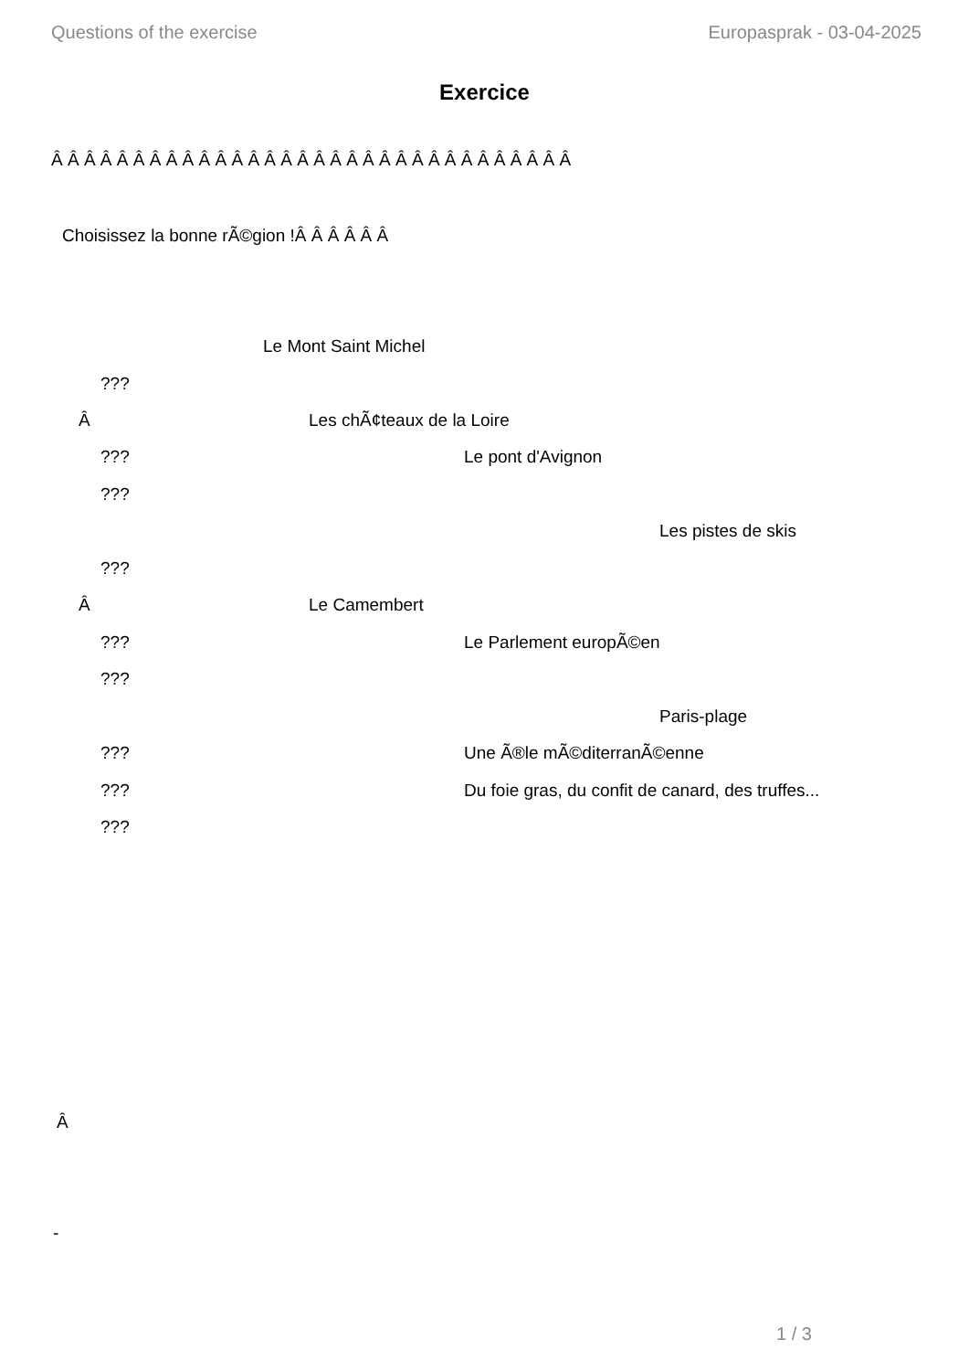Questions of the exercise Europasprak - 03-04-2025
Exercice
Â Â Â Â Â Â Â Â Â Â Â Â Â Â Â Â Â Â Â Â Â Â Â Â Â Â Â Â Â Â Â Â
Choisissez la bonne rÃ©gion !Â Â Â Â Â Â
Le Mont Saint Michel
???
Â Les chÃ¢teaux de la Loire
??? Le pont d'Avignon
???
Les pistes de skis
???
Â Le Camembert
??? Le Parlement europÃ©en
???
Paris-plage
??? Une Ã®le mÃ©diterranÃ©enne
??? Du foie gras, du confit de canard, des truffes...
???
Â
-
1 / 3